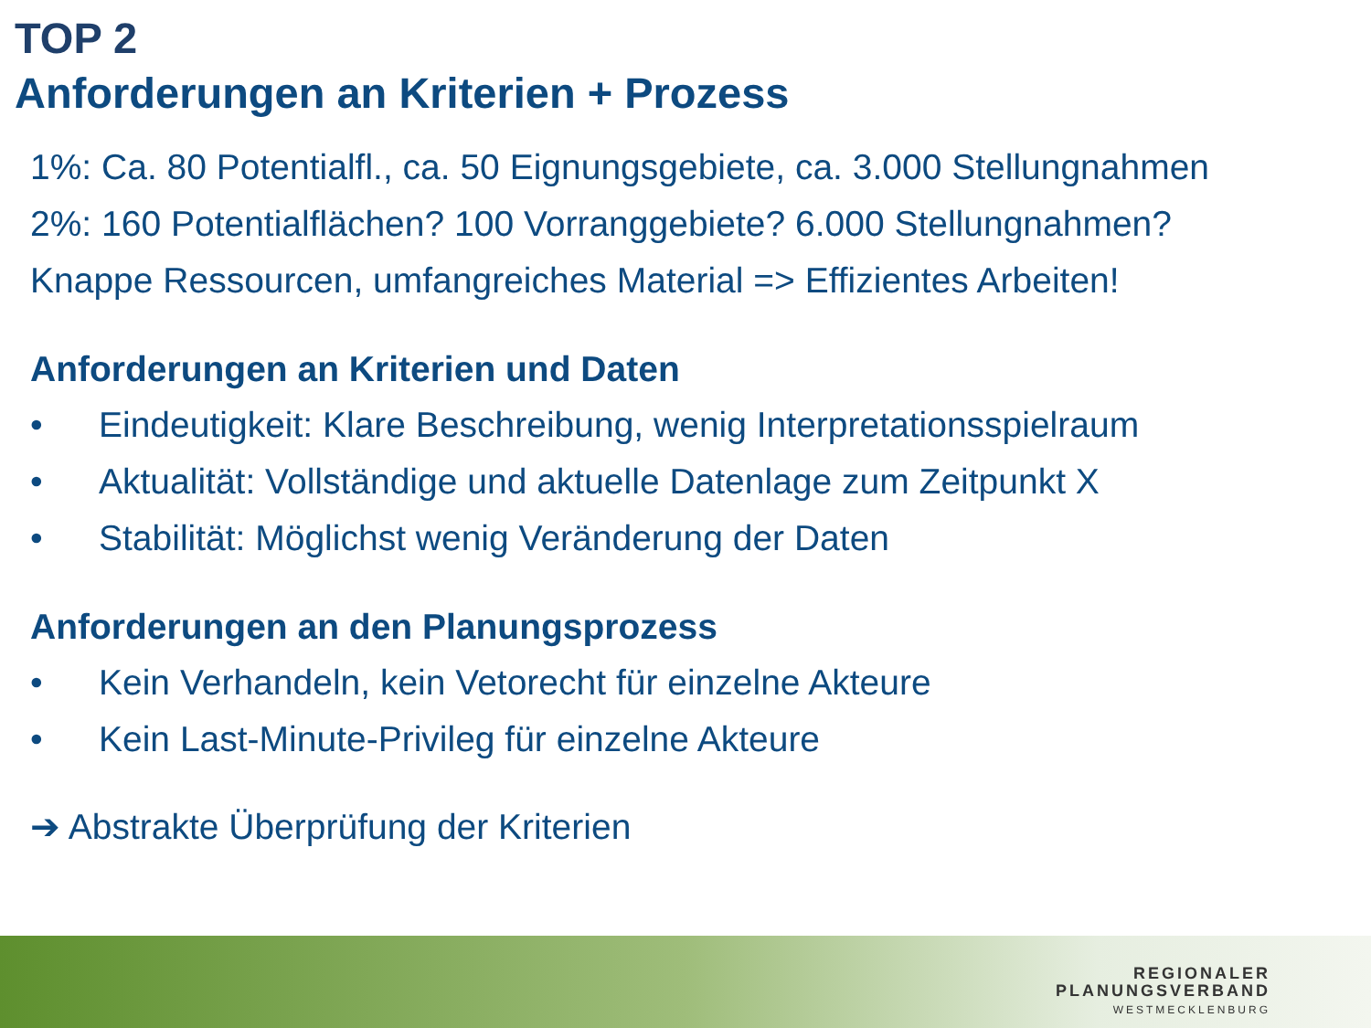TOP 2
Anforderungen an Kriterien + Prozess
1%: Ca. 80 Potentialfl., ca. 50 Eignungsgebiete, ca. 3.000 Stellungnahmen
2%: 160 Potentialflächen? 100 Vorranggebiete? 6.000 Stellungnahmen?
Knappe Ressourcen, umfangreiches Material => Effizientes Arbeiten!
Anforderungen an Kriterien und Daten
• Eindeutigkeit: Klare Beschreibung, wenig Interpretationsspielraum
• Aktualität: Vollständige und aktuelle Datenlage zum Zeitpunkt X
• Stabilität: Möglichst wenig Veränderung der Daten
Anforderungen an den Planungsprozess
• Kein Verhandeln, kein Vetorecht für einzelne Akteure
• Kein Last-Minute-Privileg für einzelne Akteure
➔ Abstrakte Überprüfung der Kriterien
REGIONALER
PLANUNGSVERBAND
WESTMECKLENBURG